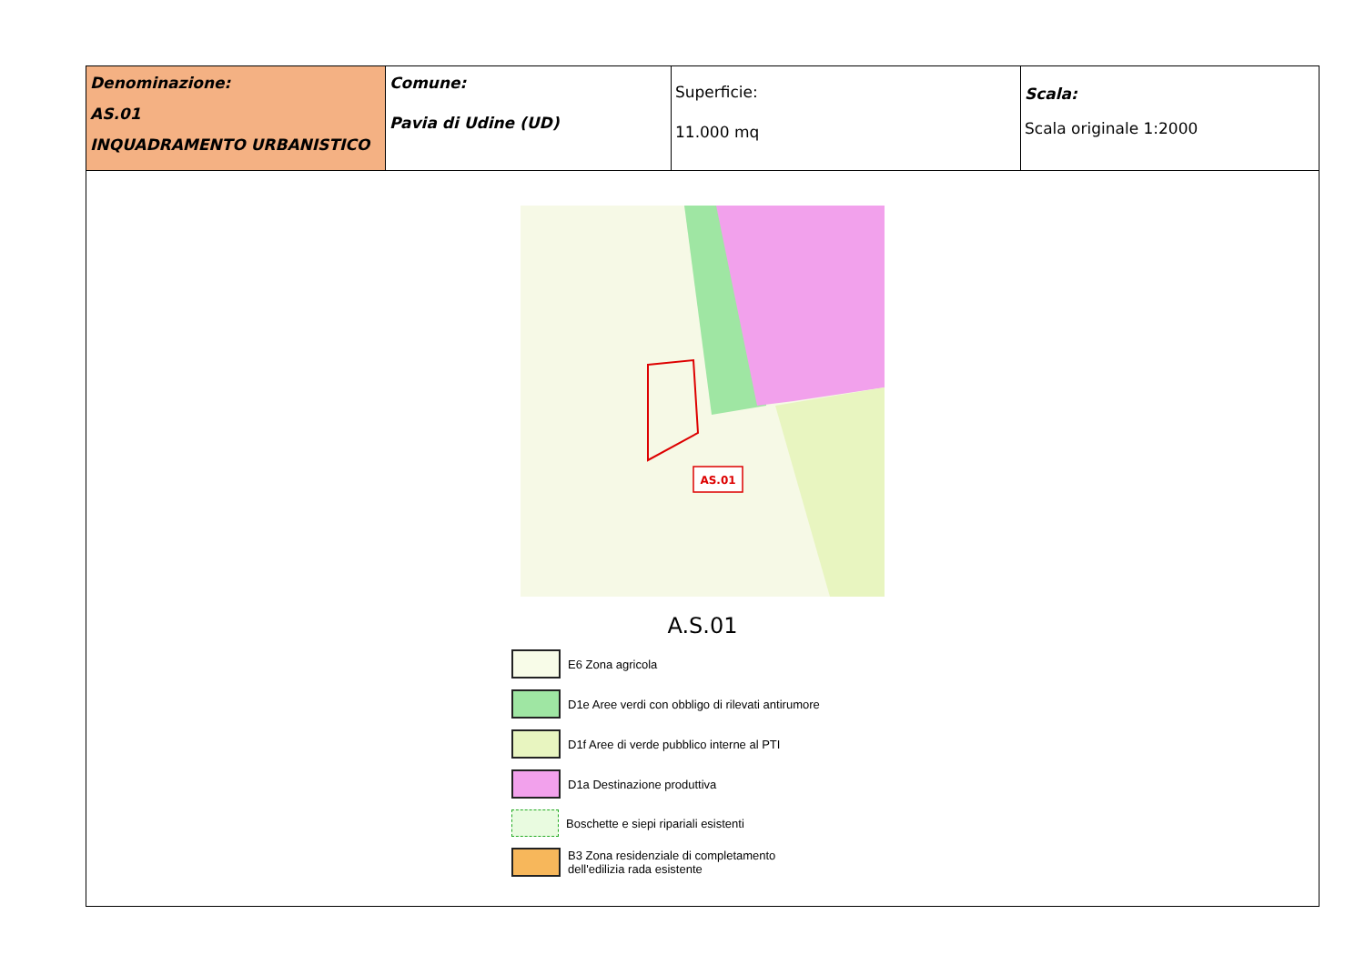| Denominazione: AS.01 INQUADRAMENTO URBANISTICO | Comune: Pavia di Udine (UD) | Superficie: 11.000 mq | Scala: Scala originale 1:2000 |
| AS.01 A.S.01 E6 Zona agricola D1e Aree verdi con obbligo di rilevati antirumore D1f Aree di verde pubblico interne al PTI D1a Destinazione produttiva Boschette e siepi ripariali esistenti B3 Zona residenziale di completamento dell'edilizia rada esistente | | | |